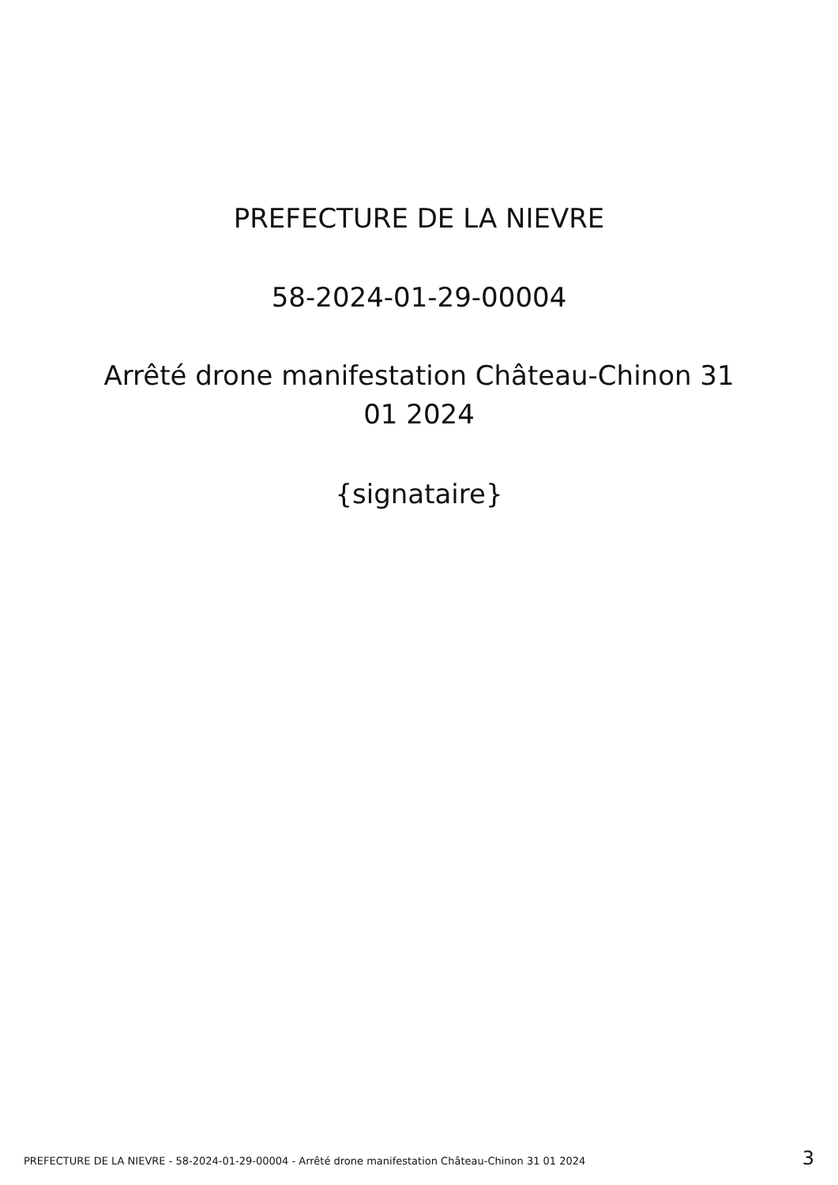PREFECTURE DE LA NIEVRE
58-2024-01-29-00004
Arrêté drone manifestation Château-Chinon 31 01 2024
{signataire}
PREFECTURE DE LA NIEVRE - 58-2024-01-29-00004 - Arrêté drone manifestation Château-Chinon 31 01 2024 3